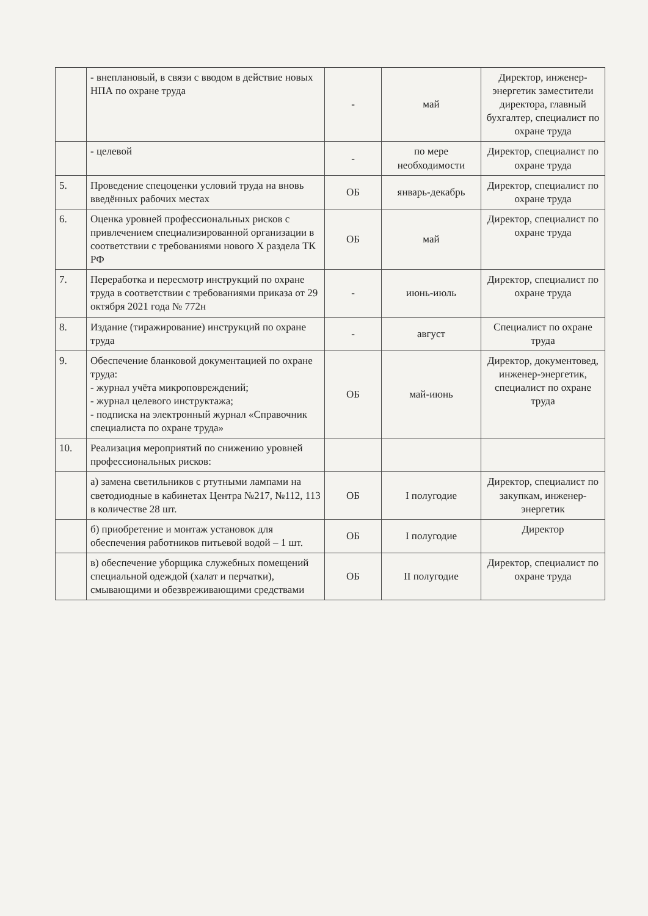| | - внеплановый, в связи с вводом в действие новых НПА по охране труда | - | май | Директор, инженер-энергетик заместители директора, главный бухгалтер, специалист по охране труда |
| | - целевой | - | по мере необходимости | Директор, специалист по охране труда |
| 5. | Проведение спецоценки условий труда на вновь введённых рабочих местах | ОБ | январь-декабрь | Директор, специалист по охране труда |
| 6. | Оценка уровней профессиональных рисков с привлечением специализированной организации в соответствии с требованиями нового X раздела ТК РФ | ОБ | май | Директор, специалист по охране труда |
| 7. | Переработка и пересмотр инструкций по охране труда в соответствии с требованиями приказа от 29 октября 2021 года № 772н | - | июнь-июль | Директор, специалист по охране труда |
| 8. | Издание (тиражирование) инструкций по охране труда | - | август | Специалист по охране труда |
| 9. | Обеспечение бланковой документацией по охране труда: - журнал учёта микроповреждений; - журнал целевого инструктажа; - подписка на электронный журнал «Справочник специалиста по охране труда» | ОБ | май-июнь | Директор, документовед, инженер-энергетик, специалист по охране труда |
| 10. | Реализация мероприятий по снижению уровней профессиональных рисков: | | | |
| | а) замена светильников с ртутными лампами на светодиодные в кабинетах Центра №217, №112, 113 в количестве 28 шт. | ОБ | I полугодие | Директор, специалист по закупкам, инженер-энергетик |
| | б) приобретение и монтаж установок для обеспечения работников питьевой водой – 1 шт. | ОБ | I полугодие | Директор |
| | в) обеспечение уборщика служебных помещений специальной одеждой (халат и перчатки), смывающими и обезвреживающими средствами | ОБ | II полугодие | Директор, специалист по охране труда |